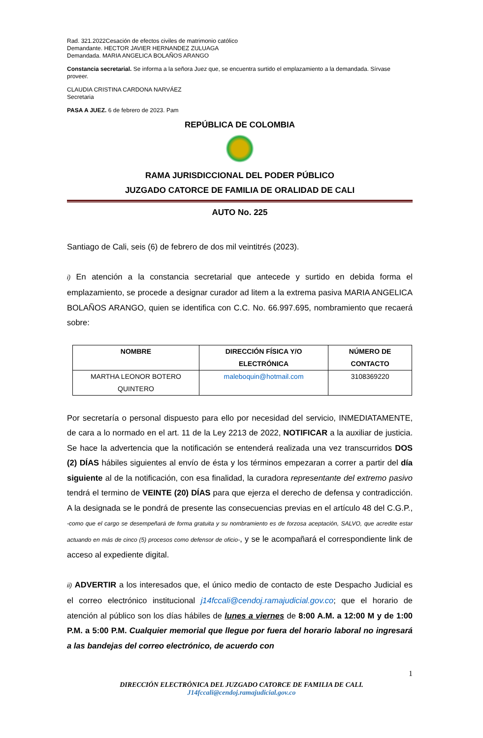Rad. 321.2022Cesación de efectos civiles de matrimonio católico
Demandante. HECTOR JAVIER HERNANDEZ ZULUAGA
Demandada. MARIA ANGELICA BOLAÑOS ARANGO
Constancia secretarial. Se informa a la señora Juez que, se encuentra surtido el emplazamiento a la demandada. Sírvase proveer.
CLAUDIA CRISTINA CARDONA NARVÁEZ
Secretaria
PASA A JUEZ. 6 de febrero de 2023. Pam
REPÚBLICA DE COLOMBIA
RAMA JURISDICCIONAL DEL PODER PÚBLICO
JUZGADO CATORCE DE FAMILIA DE ORALIDAD DE CALI
AUTO No. 225
Santiago de Cali, seis (6) de febrero de dos mil veintitrés (2023).
i) En atención a la constancia secretarial que antecede y surtido en debida forma el emplazamiento, se procede a designar curador ad litem a la extrema pasiva MARIA ANGELICA BOLAÑOS ARANGO, quien se identifica con C.C. No. 66.997.695, nombramiento que recaerá sobre:
| NOMBRE | DIRECCIÓN FÍSICA Y/O ELECTRÓNICA | NÚMERO DE CONTACTO |
| --- | --- | --- |
| MARTHA LEONOR BOTERO QUINTERO | maleboquin@hotmail.com | 3108369220 |
Por secretaría o personal dispuesto para ello por necesidad del servicio, INMEDIATAMENTE, de cara a lo normado en el art. 11 de la Ley 2213 de 2022, NOTIFICAR a la auxiliar de justicia. Se hace la advertencia que la notificación se entenderá realizada una vez transcurridos DOS (2) DÍAS hábiles siguientes al envío de ésta y los términos empezaran a correr a partir del día siguiente al de la notificación, con esa finalidad, la curadora representante del extremo pasivo tendrá el termino de VEINTE (20) DÍAS para que ejerza el derecho de defensa y contradicción. A la designada se le pondrá de presente las consecuencias previas en el artículo 48 del C.G.P., -como que el cargo se desempeñará de forma gratuita y su nombramiento es de forzosa aceptación, SALVO, que acredite estar actuando en más de cinco (5) procesos como defensor de oficio-, y se le acompañará el correspondiente link de acceso al expediente digital.
ii) ADVERTIR a los interesados que, el único medio de contacto de este Despacho Judicial es el correo electrónico institucional j14fccali@cendoj.ramajudicial.gov.co; que el horario de atención al público son los días hábiles de lunes a viernes de 8:00 A.M. a 12:00 M y de 1:00 P.M. a 5:00 P.M. Cualquier memorial que llegue por fuera del horario laboral no ingresará a las bandejas del correo electrónico, de acuerdo con
1
DIRECCIÓN ELECTRÓNICA DEL JUZGADO CATORCE DE FAMILIA DE CALI.
J14fccali@cendoj.ramajudicial.gov.co